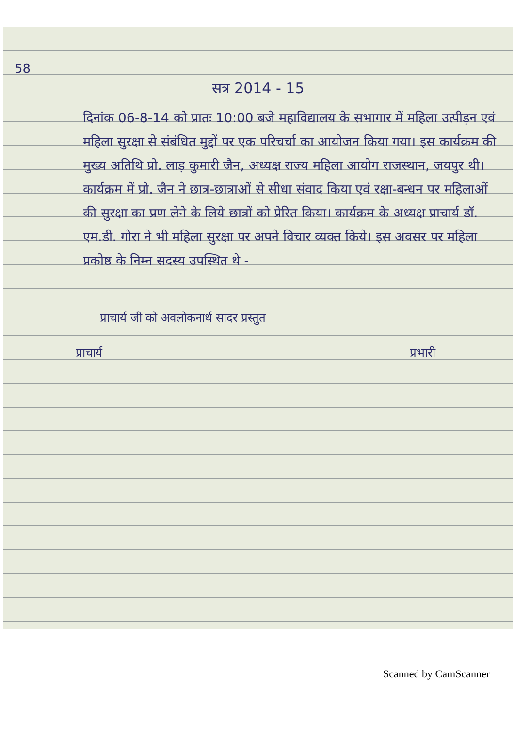58
सत्र 2014 - 15
दिनांक 06-8-14 को प्रातः 10:00 बजे महाविद्यालय के सभागार में महिला उत्पीड़न एवं महिला सुरक्षा से संबंधित मुद्दों पर एक परिचर्चा का आयोजन किया गया। इस कार्यक्रम की मुख्य अतिथि प्रो. लाड़ कुमारी जैन, अध्यक्ष राज्य महिला आयोग राजस्थान, जयपुर थी। कार्यक्रम में प्रो. जैन ने छात्र-छात्राओं से सीधा संवाद किया एवं रक्षा-बन्धन पर महिलाओं की सुरक्षा का प्रण लेने के लिये छात्रों को प्रेरित किया। कार्यक्रम के अध्यक्ष प्राचार्य डॉ. एम.डी. गोरा ने भी महिला सुरक्षा पर अपने विचार व्यक्त किये। इस अवसर पर महिला प्रकोष्ठ के निम्न सदस्य उपस्थित थे -
प्राचार्य जी को अवलोकनार्थ सादर प्रस्तुत
प्राचार्य प्रभारी
Scanned by CamScanner